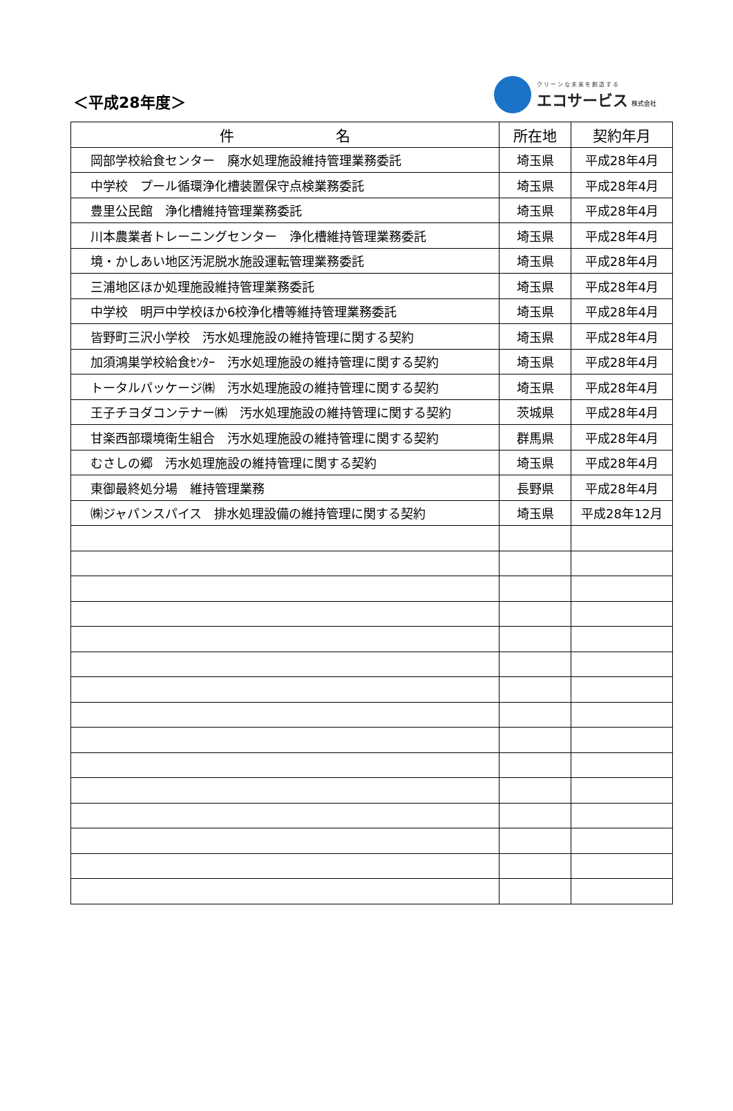＜平成28年度＞
クリーンな未来を創造する
エコサービス 株式会社
| 件 名 | 所在地 | 契約年月 |
| --- | --- | --- |
| 岡部学校給食センター 廃水処理施設維持管理業務委託 | 埼玉県 | 平成28年4月 |
| 中学校 プール循環浄化槽装置保守点検業務委託 | 埼玉県 | 平成28年4月 |
| 豊里公民館 浄化槽維持管理業務委託 | 埼玉県 | 平成28年4月 |
| 川本農業者トレーニングセンター 浄化槽維持管理業務委託 | 埼玉県 | 平成28年4月 |
| 境・かしあい地区汚泥脱水施設運転管理業務委託 | 埼玉県 | 平成28年4月 |
| 三浦地区ほか処理施設維持管理業務委託 | 埼玉県 | 平成28年4月 |
| 中学校 明戸中学校ほか6校浄化槽等維持管理業務委託 | 埼玉県 | 平成28年4月 |
| 皆野町三沢小学校 汚水処理施設の維持管理に関する契約 | 埼玉県 | 平成28年4月 |
| 加須鴻巣学校給食ｾﾝﾀｰ 汚水処理施設の維持管理に関する契約 | 埼玉県 | 平成28年4月 |
| トータルパッケージ㈱ 汚水処理施設の維持管理に関する契約 | 埼玉県 | 平成28年4月 |
| 王子チヨダコンテナー㈱ 汚水処理施設の維持管理に関する契約 | 茨城県 | 平成28年4月 |
| 甘楽西部環境衛生組合 汚水処理施設の維持管理に関する契約 | 群馬県 | 平成28年4月 |
| むさしの郷 汚水処理施設の維持管理に関する契約 | 埼玉県 | 平成28年4月 |
| 東御最終処分場 維持管理業務 | 長野県 | 平成28年4月 |
| ㈱ジャパンスパイス 排水処理設備の維持管理に関する契約 | 埼玉県 | 平成28年12月 |